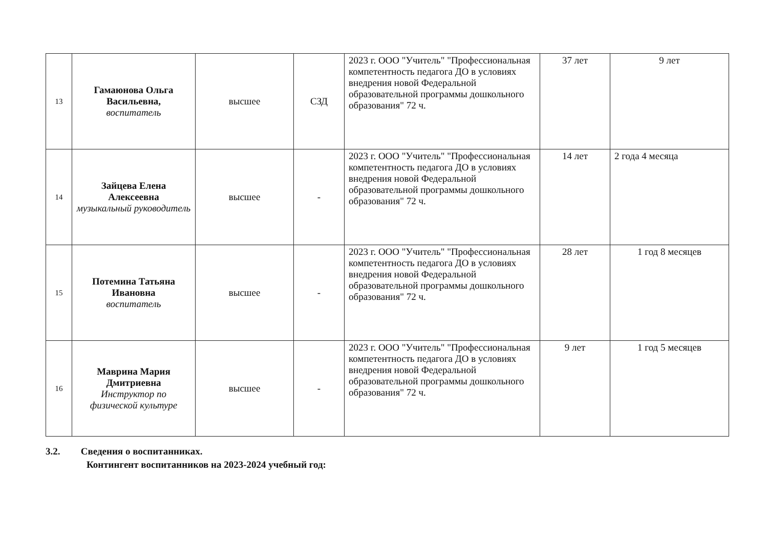| 13 | Гамаюнова Ольга Васильевна, воспитатель | высшее | СЗД | 2023 г. ООО "Учитель" "Профессиональная компетентность педагога ДО в условиях внедрения новой Федеральной образовательной программы дошкольного образования" 72 ч. | 37 лет | 9 лет |
| 14 | Зайцева Елена Алексеевна музыкальный руководитель | высшее | - | 2023 г. ООО "Учитель" "Профессиональная компетентность педагога ДО в условиях внедрения новой Федеральной образовательной программы дошкольного образования" 72 ч. | 14 лет | 2 года 4 месяца |
| 15 | Потемина Татьяна Ивановна воспитатель | высшее | - | 2023 г. ООО "Учитель" "Профессиональная компетентность педагога ДО в условиях внедрения новой Федеральной образовательной программы дошкольного образования" 72 ч. | 28 лет | 1 год 8 месяцев |
| 16 | Маврина Мария Дмитриевна Инструктор по физической культуре | высшее | - | 2023 г. ООО "Учитель" "Профессиональная компетентность педагога ДО в условиях внедрения новой Федеральной образовательной программы дошкольного образования" 72 ч. | 9 лет | 1 год 5 месяцев |
3.2. Сведения о воспитанниках.
Контингент воспитанников на 2023-2024 учебный год: